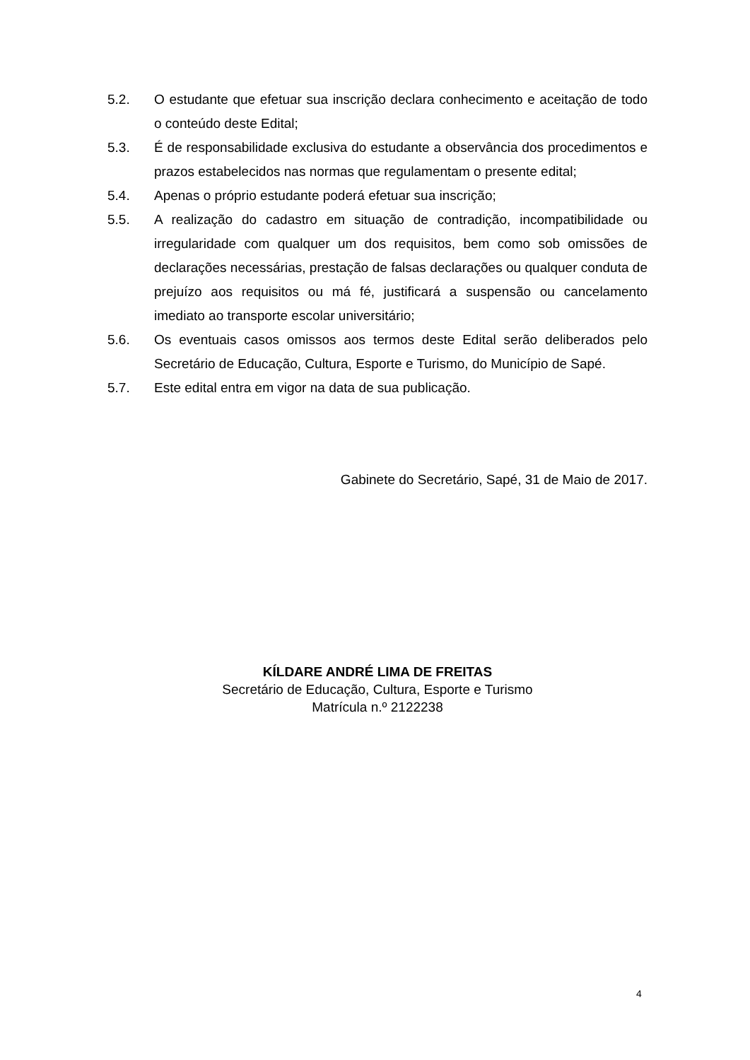5.2. O estudante que efetuar sua inscrição declara conhecimento e aceitação de todo o conteúdo deste Edital;
5.3. É de responsabilidade exclusiva do estudante a observância dos procedimentos e prazos estabelecidos nas normas que regulamentam o presente edital;
5.4. Apenas o próprio estudante poderá efetuar sua inscrição;
5.5. A realização do cadastro em situação de contradição, incompatibilidade ou irregularidade com qualquer um dos requisitos, bem como sob omissões de declarações necessárias, prestação de falsas declarações ou qualquer conduta de prejuízo aos requisitos ou má fé, justificará a suspensão ou cancelamento imediato ao transporte escolar universitário;
5.6. Os eventuais casos omissos aos termos deste Edital serão deliberados pelo Secretário de Educação, Cultura, Esporte e Turismo, do Município de Sapé.
5.7. Este edital entra em vigor na data de sua publicação.
Gabinete do Secretário, Sapé, 31 de Maio de 2017.
KÍLDARE ANDRÉ LIMA DE FREITAS
Secretário de Educação, Cultura, Esporte e Turismo
Matrícula n.º 2122238
4